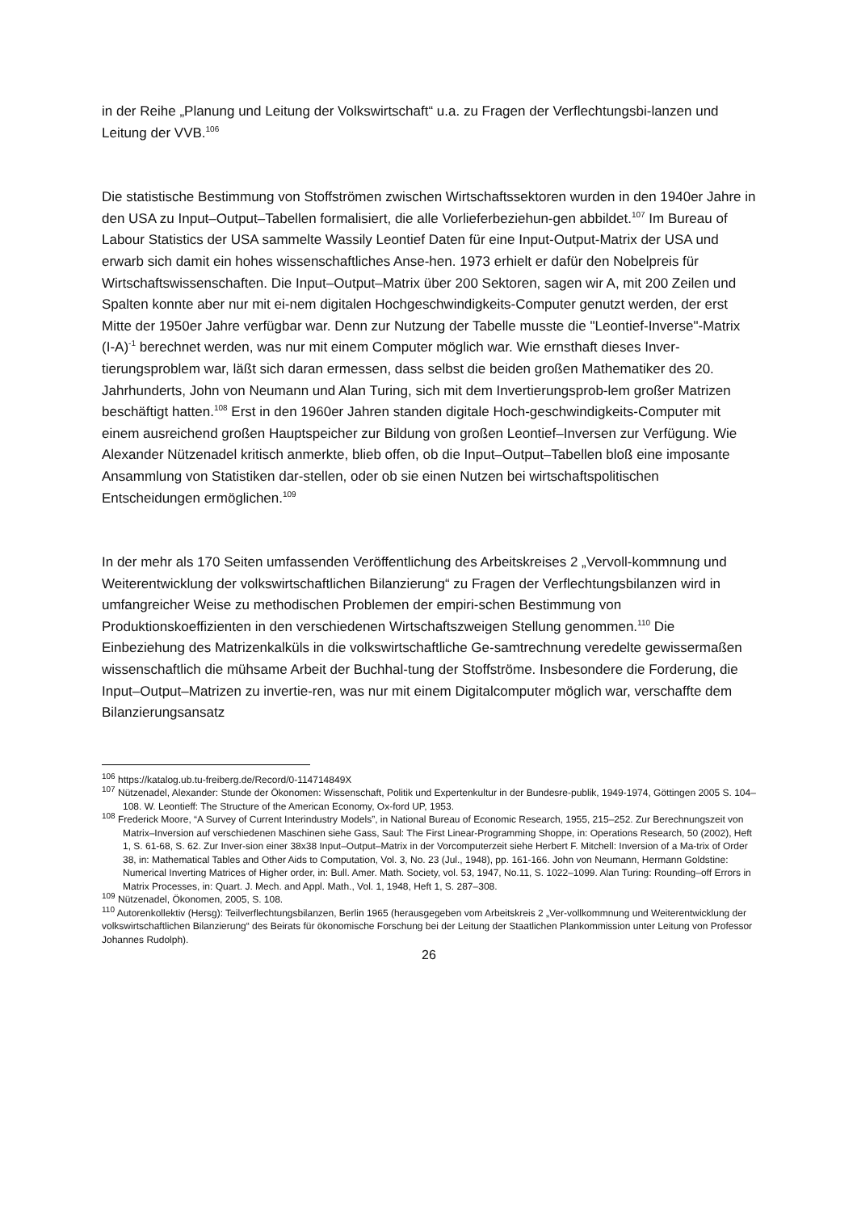in der Reihe „Planung und Leitung der Volkswirtschaft“ u.a. zu Fragen der Verflechtungsbi-lanzen und Leitung der VVB.<sup>106</sup>
Die statistische Bestimmung von Stoffströmen zwischen Wirtschaftssektoren wurden in den 1940er Jahre in den USA zu Input–Output–Tabellen formalisiert, die alle Vorlieferbeziehun-gen abbildet.<sup>107</sup> Im Bureau of Labour Statistics der USA sammelte Wassily Leontief Daten für eine Input-Output-Matrix der USA und erwarb sich damit ein hohes wissenschaftliches Anse-hen. 1973 erhielt er dafür den Nobelpreis für Wirtschaftswissenschaften. Die Input–Output–Matrix über 200 Sektoren, sagen wir A, mit 200 Zeilen und Spalten konnte aber nur mit ei-nem digitalen Hochgeschwindigkeits-Computer genutzt werden, der erst Mitte der 1950er Jahre verfügbar war. Denn zur Nutzung der Tabelle musste die "Leontief-Inverse"-Matrix (I-A)<sup>-1</sup> berechnet werden, was nur mit einem Computer möglich war. Wie ernsthaft dieses Inver-tierungsproblem war, läßt sich daran ermessen, dass selbst die beiden großen Mathematiker des 20. Jahrhunderts, John von Neumann und Alan Turing, sich mit dem Invertierungsprob-lem großer Matrizen beschäftigt hatten.<sup>108</sup> Erst in den 1960er Jahren standen digitale Hoch-geschwindigkeits-Computer mit einem ausreichend großen Hauptspeicher zur Bildung von großen Leontief–Inversen zur Verfügung. Wie Alexander Nützenadel kritisch anmerkte, blieb offen, ob die Input–Output–Tabellen bloß eine imposante Ansammlung von Statistiken dar-stellen, oder ob sie einen Nutzen bei wirtschaftspolitischen Entscheidungen ermöglichen.<sup>109</sup>
In der mehr als 170 Seiten umfassenden Veröffentlichung des Arbeitskreises 2 „Vervoll-kommnung und Weiterentwicklung der volkswirtschaftlichen Bilanzierung“ zu Fragen der Verflechtungsbilanzen wird in umfangreicher Weise zu methodischen Problemen der empiri-schen Bestimmung von Produktionskoeffizienten in den verschiedenen Wirtschaftszweigen Stellung genommen.<sup>110</sup> Die Einbeziehung des Matrizenkalküls in die volkswirtschaftliche Ge-samtrechnung veredelte gewissermaßen wissenschaftlich die mühsame Arbeit der Buchhal-tung der Stoffströme. Insbesondere die Forderung, die Input–Output–Matrizen zu invertie-ren, was nur mit einem Digitalcomputer möglich war, verschaffte dem Bilanzierungsansatz
<sup>106</sup> https://katalog.ub.tu-freiberg.de/Record/0-114714849X
<sup>107</sup> Nützenadel, Alexander: Stunde der Ökonomen: Wissenschaft, Politik und Expertenkultur in der Bundesre-publik, 1949-1974, Göttingen 2005 S. 104–108. W. Leontieff: The Structure of the American Economy, Ox-ford UP, 1953.
<sup>108</sup> Frederick Moore, “A Survey of Current Interindustry Models”, in National Bureau of Economic Research, 1955, 215–252. Zur Berechnungszeit von Matrix–Inversion auf verschiedenen Maschinen siehe Gass, Saul: The First Linear-Programming Shoppe, in: Operations Research, 50 (2002), Heft 1, S. 61-68, S. 62. Zur Inver-sion einer 38x38 Input–Output–Matrix in der Vorcomputerzeit siehe Herbert F. Mitchell: Inversion of a Ma-trix of Order 38, in: Mathematical Tables and Other Aids to Computation, Vol. 3, No. 23 (Jul., 1948), pp. 161-166. John von Neumann, Hermann Goldstine: Numerical Inverting Matrices of Higher order, in: Bull. Amer. Math. Society, vol. 53, 1947, No.11, S. 1022–1099. Alan Turing: Rounding–off Errors in Matrix Processes, in: Quart. J. Mech. and Appl. Math., Vol. 1, 1948, Heft 1, S. 287–308.
<sup>109</sup> Nützenadel, Ökonomen, 2005, S. 108.
<sup>110</sup> Autorenkollektiv (Hersg): Teilverflechtungsbilanzen, Berlin 1965 (herausgegeben vom Arbeitskreis 2 „Ver-vollkommnung und Weiterentwicklung der volkswirtschaftlichen Bilanzierung“ des Beirats für ökonomische Forschung bei der Leitung der Staatlichen Plankommission unter Leitung von Professor Johannes Rudolph).
26